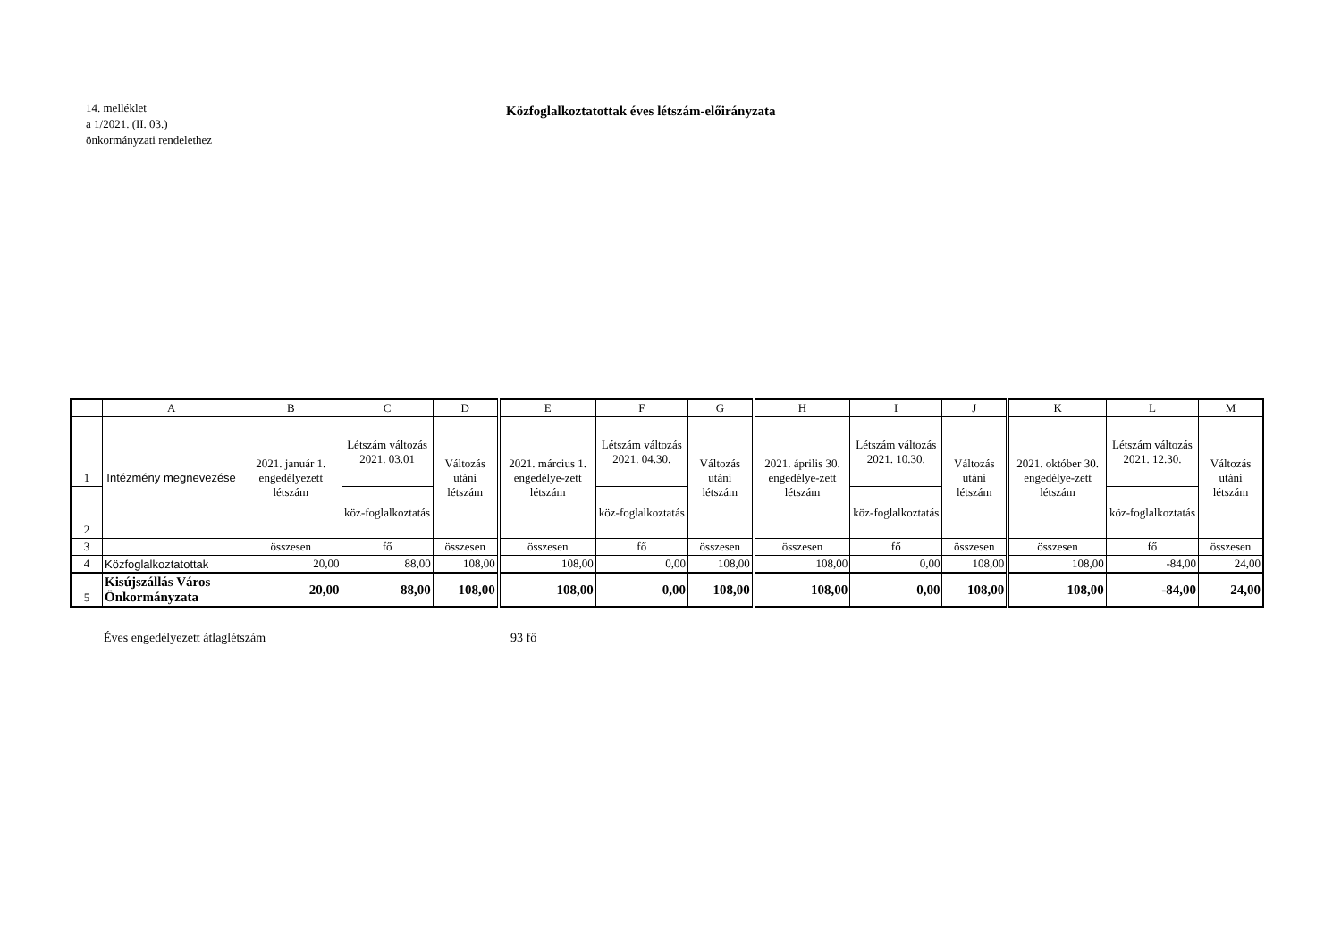14. melléklet
a 1/2021. (II. 03.)
önkormányzati rendelethez
Közfoglalkoztatottak éves létszám-előirányzata
| | A | B | C | D | E | F | G | H | I | J | K | L | M |
| --- | --- | --- | --- | --- | --- | --- | --- | --- | --- | --- | --- | --- | --- |
| 1 | Intézmény megnevezése | 2021. január 1. engedélyezett létszám | Létszám változás 2021. 03.01 | Változás utáni létszám | 2021. március 1. engedélye-zett létszám | Létszám változás 2021. 04.30. | Változás utáni létszám | 2021. április 30. engedélye-zett létszám | Létszám változás 2021. 10.30. | Változás utáni létszám | 2021. október 30. engedélye-zett létszám | Létszám változás 2021. 12.30. | Változás utáni létszám |
| 2 | | | köz-foglalkoztatás | | | köz-foglalkoztatás | | | köz-foglalkoztatás | | | köz-foglalkoztatás | |
| 3 | | összesen | fő | összesen | összesen | fő | összesen | összesen | fő | összesen | összesen | fő | összesen |
| 4 | Közfoglalkoztatottak | 20,00 | 88,00 | 108,00 | 108,00 | 0,00 | 108,00 | 108,00 | 0,00 | 108,00 | 108,00 | -84,00 | 24,00 |
| 5 | Kisújszállás Város Önkormányzata | 20,00 | 88,00 | 108,00 | 108,00 | 0,00 | 108,00 | 108,00 | 0,00 | 108,00 | 108,00 | -84,00 | 24,00 |
Éves engedélyezett átlaglétszám 93 fő